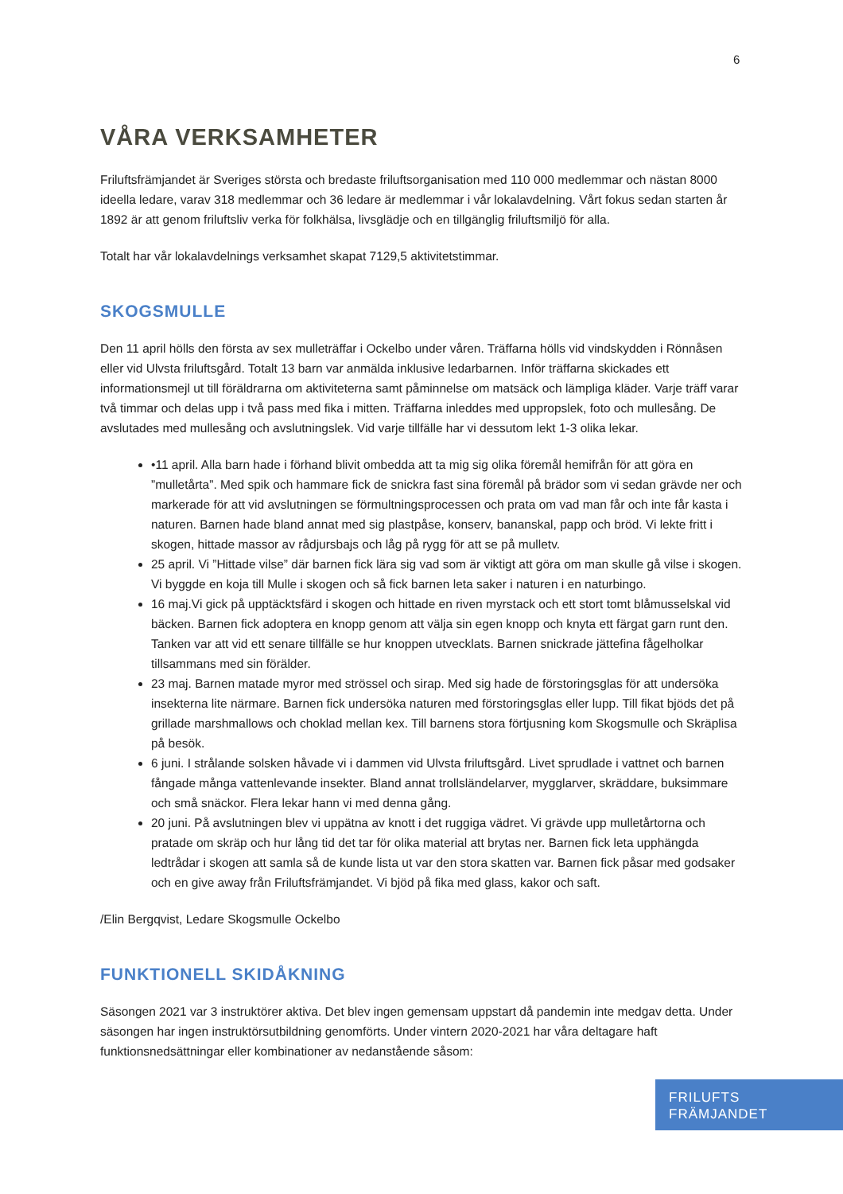6
VÅRA VERKSAMHETER
Friluftsfrämjandet är Sveriges största och bredaste friluftsorganisation med 110 000 medlemmar och nästan 8000 ideella ledare, varav 318 medlemmar och 36 ledare är medlemmar i vår lokalavdelning. Vårt fokus sedan starten år 1892 är att genom friluftsliv verka för folkhälsa, livsglädje och en tillgänglig friluftsmiljö för alla.
Totalt har vår lokalavdelnings verksamhet skapat 7129,5 aktivitetstimmar.
SKOGSMULLE
Den 11 april hölls den första av sex mulleträffar i Ockelbo under våren. Träffarna hölls vid vindskydden i Rönnåsen eller vid Ulvsta friluftsgård. Totalt 13 barn var anmälda inklusive ledarbarnen. Inför träffarna skickades ett informationsmejl ut till föräldrarna om aktiviteterna samt påminnelse om matsäck och lämpliga kläder. Varje träff varar två timmar och delas upp i två pass med fika i mitten. Träffarna inleddes med uppropslek, foto och mullesång. De avslutades med mullesång och avslutningslek. Vid varje tillfälle har vi dessutom lekt 1-3 olika lekar.
•11 april. Alla barn hade i förhand blivit ombedda att ta mig sig olika föremål hemifrån för att göra en ”mulletårta”. Med spik och hammare fick de snickra fast sina föremål på brädor som vi sedan grävde ner och markerade för att vid avslutningen se förmultningsprocessen och prata om vad man får och inte får kasta i naturen. Barnen hade bland annat med sig plastpåse, konserv, bananskal, papp och bröd. Vi lekte fritt i skogen, hittade massor av rådjursbajs och låg på rygg för att se på mulletv.
25 april. Vi ”Hittade vilse” där barnen fick lära sig vad som är viktigt att göra om man skulle gå vilse i skogen. Vi byggde en koja till Mulle i skogen och så fick barnen leta saker i naturen i en naturbingo.
16 maj.Vi gick på upptäcktsfärd i skogen och hittade en riven myrstack och ett stort tomt blåmusselskal vid bäcken. Barnen fick adoptera en knopp genom att välja sin egen knopp och knyta ett färgat garn runt den. Tanken var att vid ett senare tillfälle se hur knoppen utvecklats. Barnen snickrade jättefina fågelholkar tillsammans med sin förälder.
23 maj. Barnen matade myror med strössel och sirap. Med sig hade de förstoringsglas för att undersöka insekterna lite närmare. Barnen fick undersöka naturen med förstoringsglas eller lupp. Till fikat bjöds det på grillade marshmallows och choklad mellan kex. Till barnens stora förtjusning kom Skogsmulle och Skräplisa på besök.
6 juni. I strålande solsken håvade vi i dammen vid Ulvsta friluftsgård. Livet sprudlade i vattnet och barnen fångade många vattenlevande insekter. Bland annat trollsländelarver, mygglarver, skräddare, buksimmare och små snäckor. Flera lekar hann vi med denna gång.
20 juni. På avslutningen blev vi uppätna av knott i det ruggiga vädret. Vi grävde upp mulletårtorna och pratade om skräp och hur lång tid det tar för olika material att brytas ner. Barnen fick leta upphängda ledtrådar i skogen att samla så de kunde lista ut var den stora skatten var. Barnen fick påsar med godsaker och en give away från Friluftsfrämjandet. Vi bjöd på fika med glass, kakor och saft.
/Elin Bergqvist, Ledare Skogsmulle Ockelbo
FUNKTIONELL SKIDÅKNING
Säsongen 2021 var 3 instruktörer aktiva. Det blev ingen gemensam uppstart då pandemin inte medgav detta. Under säsongen har ingen instruktörsutbildning genomförts. Under vintern 2020-2021 har våra deltagare haft funktionsnedsättningar eller kombinationer av nedanstående såsom:
FRILUFTS
FRÄMJANDET